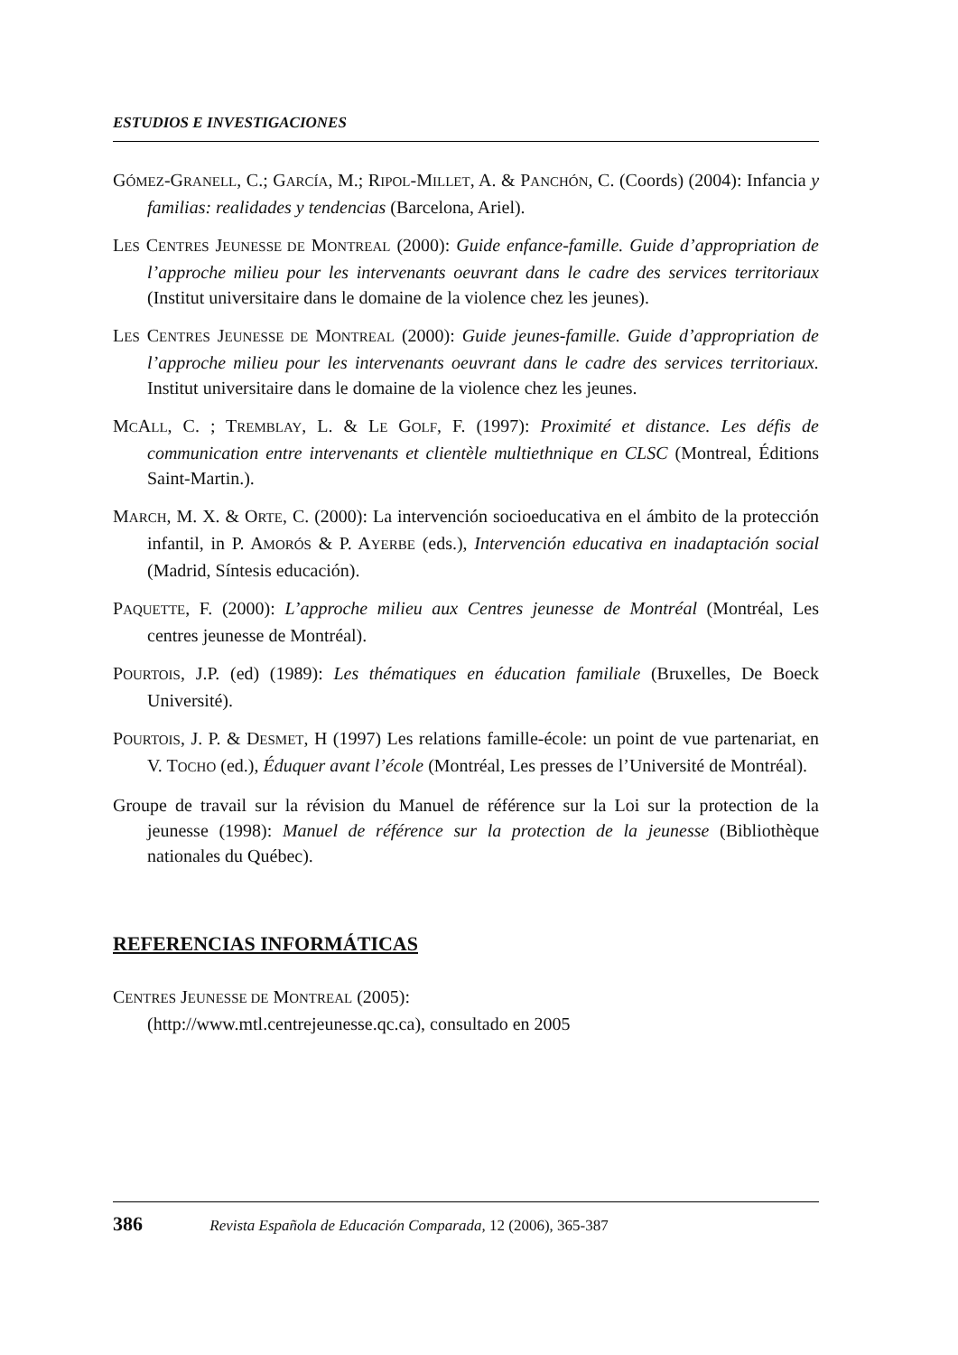ESTUDIOS E INVESTIGACIONES
GÓMEZ-GRANELL, C.; GARCÍA, M.; RIPOL-MILLET, A. & PANCHÓN, C. (Coords) (2004): Infancia y familias: realidades y tendencias (Barcelona, Ariel).
LES CENTRES JEUNESSE DE MONTREAL (2000): Guide enfance-famille. Guide d’appropriation de l’approche milieu pour les intervenants oeuvrant dans le cadre des services territoriaux (Institut universitaire dans le domaine de la violence chez les jeunes).
LES CENTRES JEUNESSE DE MONTREAL (2000): Guide jeunes-famille. Guide d’appropriation de l’approche milieu pour les intervenants oeuvrant dans le cadre des services territoriaux. Institut universitaire dans le domaine de la violence chez les jeunes.
MCALL, C. ; TREMBLAY, L. & LE GOLF, F. (1997): Proximité et distance. Les défis de communication entre intervenants et clientèle multiethnique en CLSC (Montreal, Éditions Saint-Martin.).
MARCH, M. X. & ORTE, C. (2000): La intervención socioeducativa en el ámbito de la protección infantil, in P. AMORÓS & P. AYERBE (eds.), Intervención educativa en inadaptación social (Madrid, Síntesis educación).
PAQUETTE, F. (2000): L’approche milieu aux Centres jeunesse de Montréal (Montréal, Les centres jeunesse de Montréal).
POURTOIS, J.P. (ed) (1989): Les thématiques en éducation familiale (Bruxelles, De Boeck Université).
POURTOIS, J. P. & DESMET, H (1997) Les relations famille-école: un point de vue partenariat, en V. TOCHO (ed.), Éduquer avant l’école (Montréal, Les presses de l’Université de Montréal).
Groupe de travail sur la révision du Manuel de référence sur la Loi sur la protection de la jeunesse (1998): Manuel de référence sur la protection de la jeunesse (Bibliothèque nationales du Québec).
REFERENCIAS INFORMÁTICAS
CENTRES JEUNESSE DE MONTREAL (2005):
(http://www.mtl.centrejeunesse.qc.ca), consultado en 2005
386 Revista Española de Educación Comparada, 12 (2006), 365-387